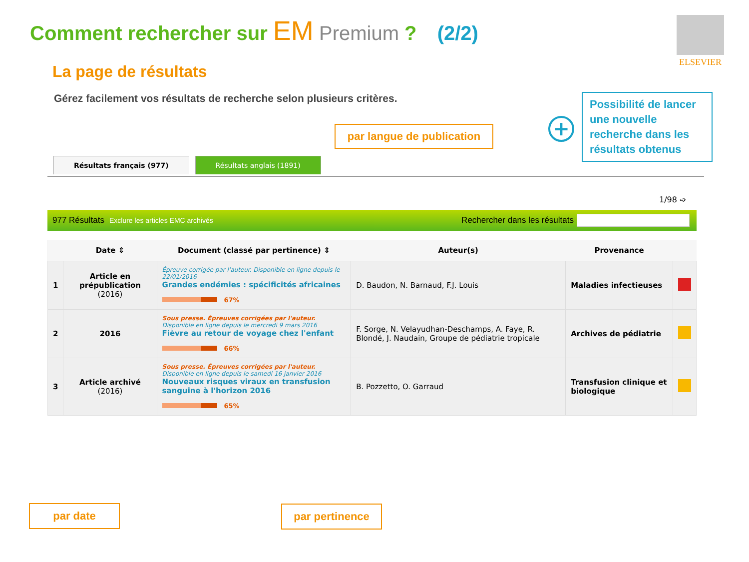Comment rechercher sur EM Premium ? (2/2)
ELSEVIER
La page de résultats
Gérez facilement vos résultats de recherche selon plusieurs critères.
par langue de publication
+
Possibilité de lancer une nouvelle recherche dans les résultats obtenus
Résultats français (977) Résultats anglais (1891)
1/98 ➩
977 Résultats Exclure les articles EMC archivés Rechercher dans les résultats
| | Date ⇕ | Document (classé par pertinence) ⇕ | Auteur(s) | Provenance | |
| --- | --- | --- | --- | --- | --- |
| 1 | Article en prépublication (2016) | Épreuve corrigée par l'auteur. Disponible en ligne depuis le 22/01/2016 Grandes endémies : spécificités africaines 67% | D. Baudon, N. Barnaud, F.J. Louis | Maladies infectieuses | |
| 2 | 2016 | Sous presse. Épreuves corrigées par l'auteur. Disponible en ligne depuis le mercredi 9 mars 2016 Fièvre au retour de voyage chez l'enfant 66% | F. Sorge, N. Velayudhan-Deschamps, A. Faye, R. Blondé, J. Naudain, Groupe de pédiatrie tropicale | Archives de pédiatrie | |
| 3 | Article archivé (2016) | Sous presse. Épreuves corrigées par l'auteur. Disponible en ligne depuis le samedi 16 janvier 2016 Nouveaux risques viraux en transfusion sanguine à l'horizon 2016 65% | B. Pozzetto, O. Garraud | Transfusion clinique et biologique | |
par date par pertinence